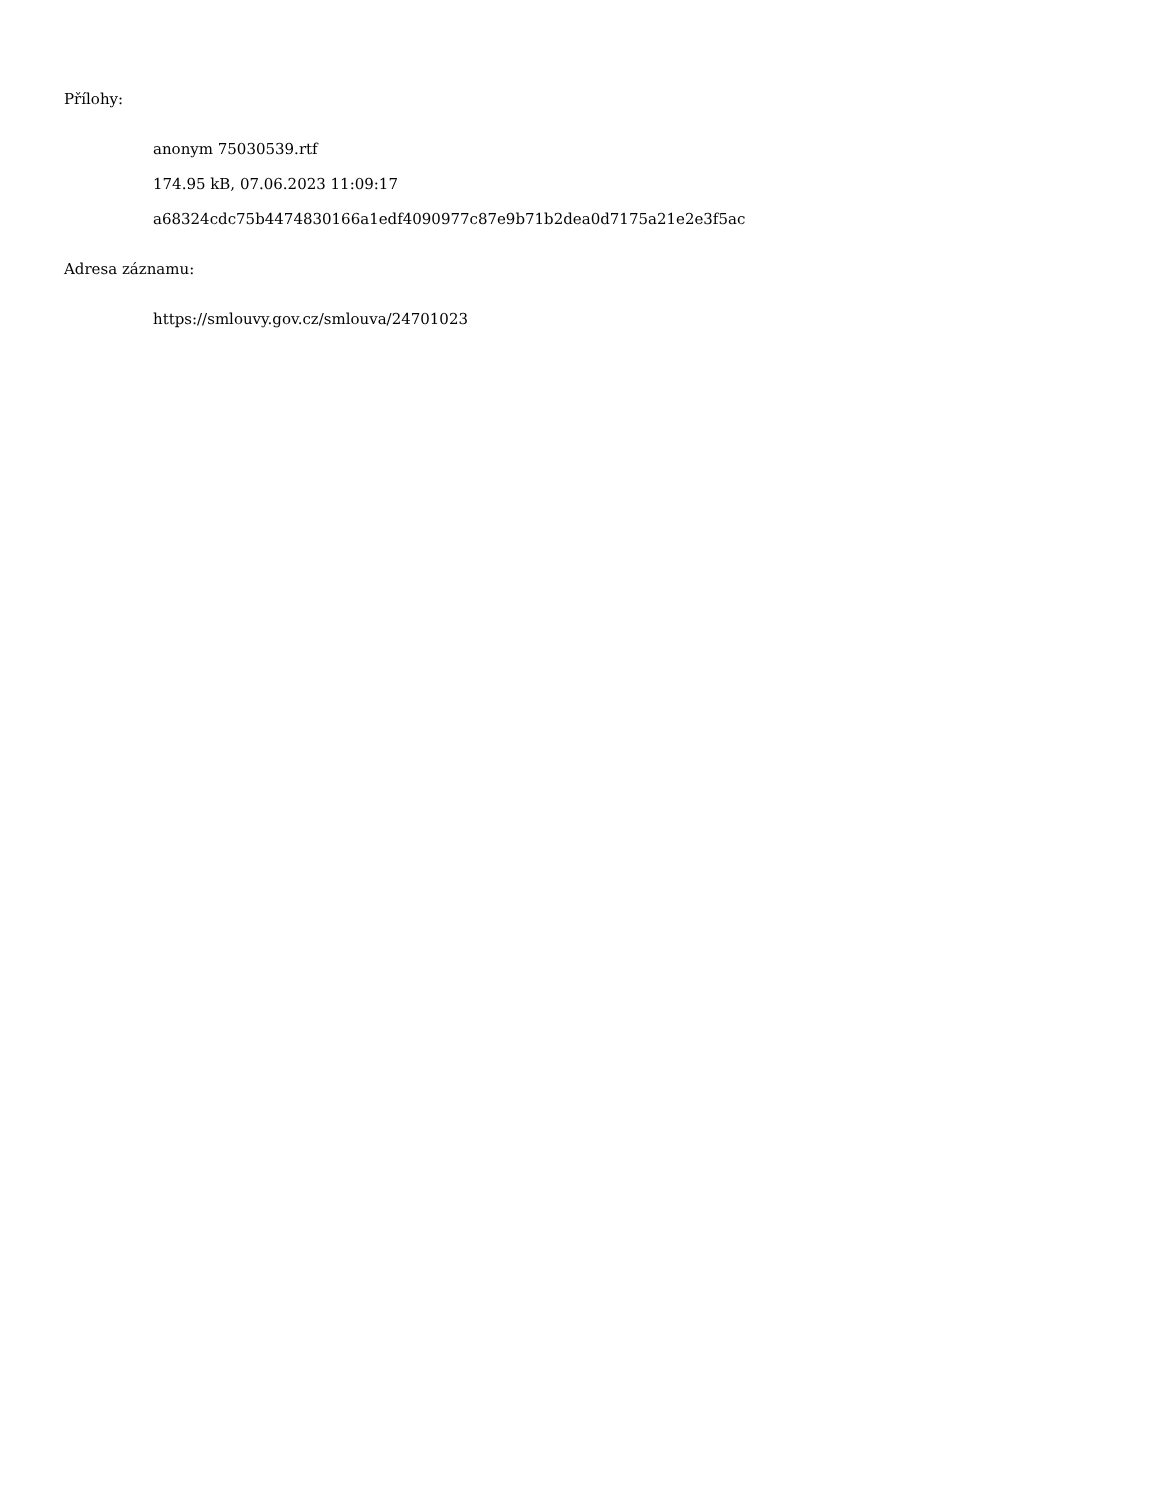Přílohy:
anonym 75030539.rtf
174.95 kB, 07.06.2023 11:09:17
a68324cdc75b4474830166a1edf4090977c87e9b71b2dea0d7175a21e2e3f5ac
Adresa záznamu:
https://smlouvy.gov.cz/smlouva/24701023